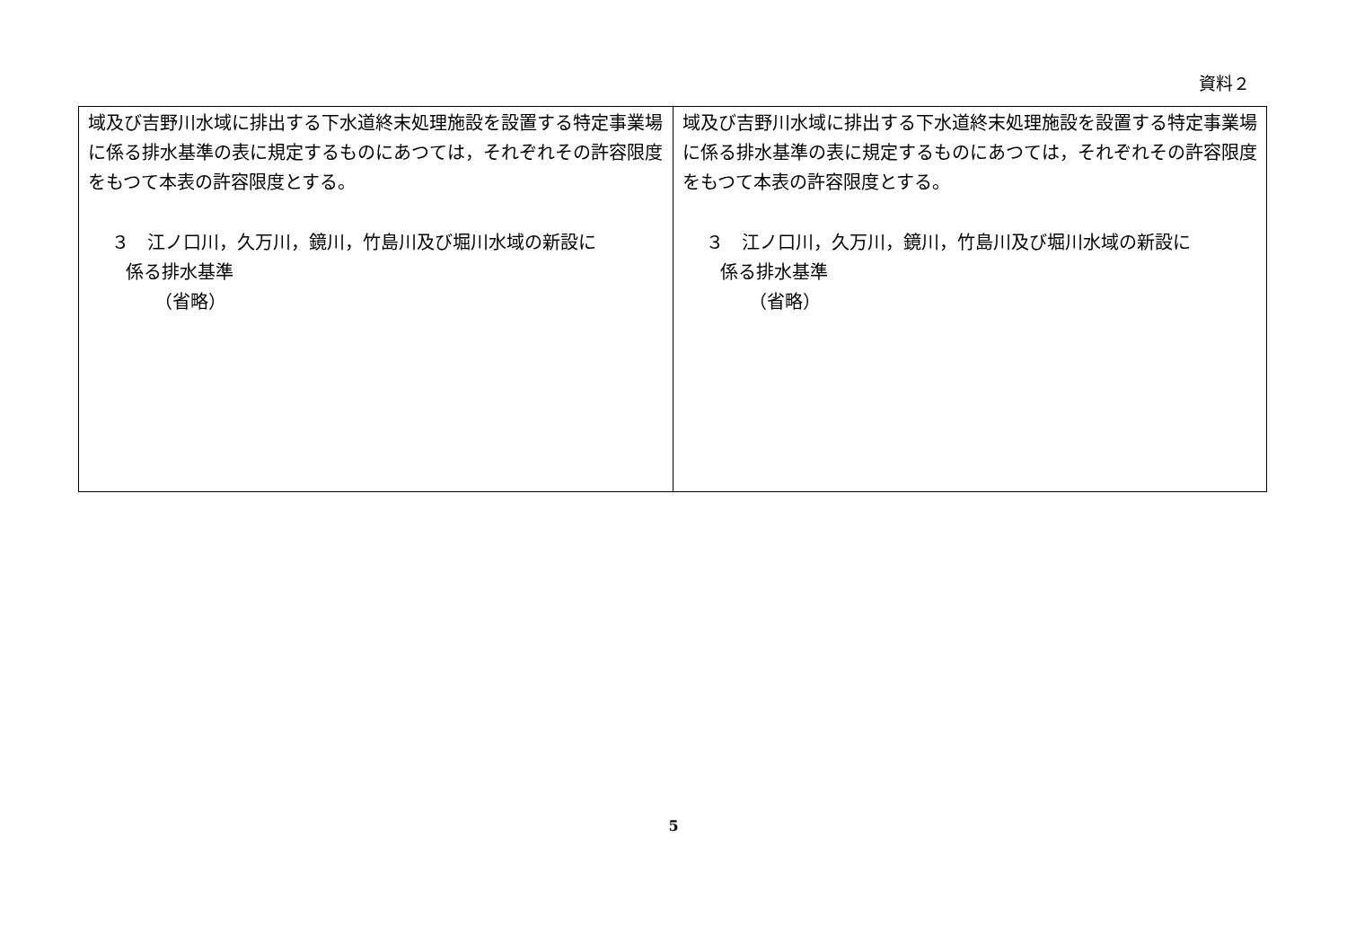資料２
| 域及び吉野川水域に排出する下水道終末処理施設を設置する特定事業場に係る排水基準の表に規定するものにあつては，それぞれその許容限度をもつて本表の許容限度とする。 ３ 江ノ口川，久万川，鏡川，竹島川及び堀川水域の新設に 係る排水基準 （省略） | 域及び吉野川水域に排出する下水道終末処理施設を設置する特定事業場に係る排水基準の表に規定するものにあつては，それぞれその許容限度をもつて本表の許容限度とする。 ３ 江ノ口川，久万川，鏡川，竹島川及び堀川水域の新設に 係る排水基準 （省略） |
5